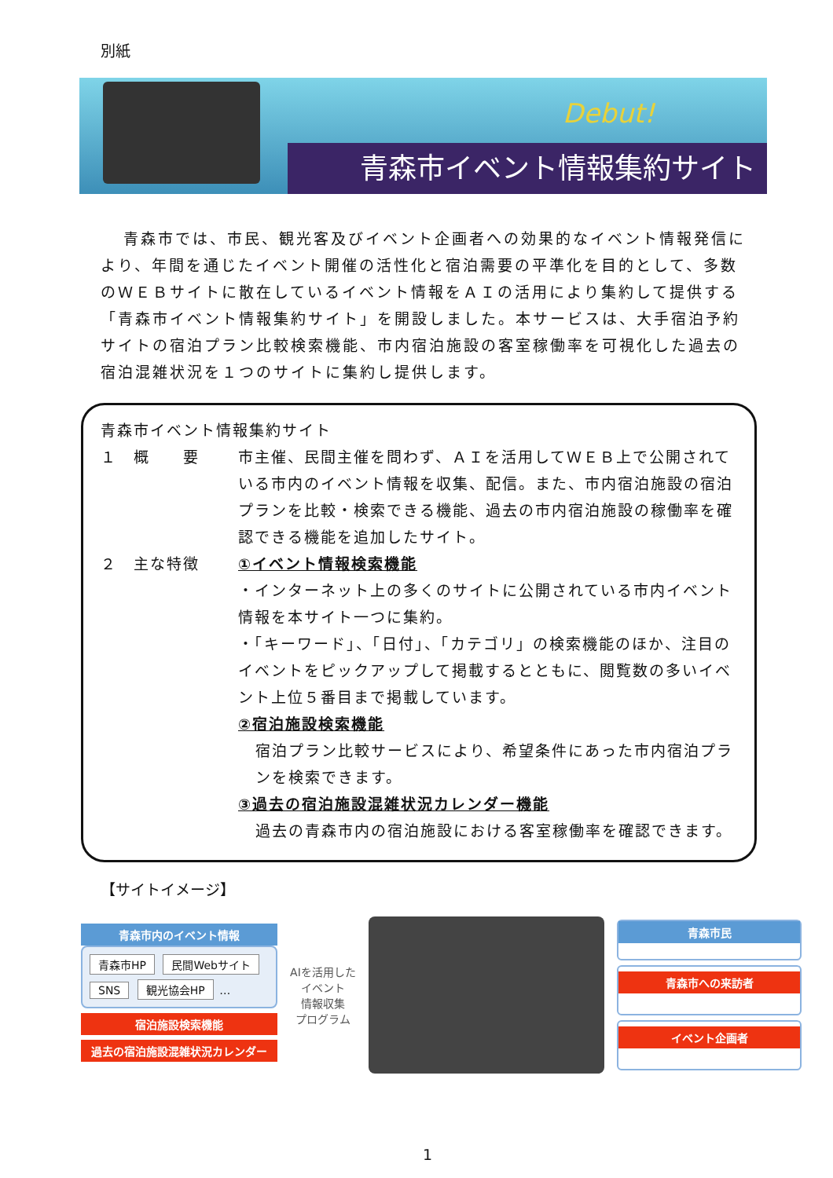別紙
Debut!
青森市イベント情報集約サイト
青森市では、市民、観光客及びイベント企画者への効果的なイベント情報発信により、年間を通じたイベント開催の活性化と宿泊需要の平準化を目的として、多数のＷＥＢサイトに散在しているイベント情報をＡＩの活用により集約して提供する「青森市イベント情報集約サイト」を開設しました。本サービスは、大手宿泊予約サイトの宿泊プラン比較検索機能、市内宿泊施設の客室稼働率を可視化した過去の宿泊混雑状況を１つのサイトに集約し提供します。
青森市イベント情報集約サイト
１　概　　要 市主催、民間主催を問わず、ＡＩを活用してＷＥＢ上で公開されている市内のイベント情報を収集、配信。また、市内宿泊施設の宿泊プランを比較・検索できる機能、過去の市内宿泊施設の稼働率を確認できる機能を追加したサイト。
２　主な特徴 ①イベント情報検索機能
・インターネット上の多くのサイトに公開されている市内イベント情報を本サイト一つに集約。
・「キーワード」、「日付」、「カテゴリ」の検索機能のほか、注目のイベントをピックアップして掲載するとともに、閲覧数の多いイベント上位５番目まで掲載しています。
②宿泊施設検索機能
宿泊プラン比較サービスにより、希望条件にあった市内宿泊プランを検索できます。
③過去の宿泊施設混雑状況カレンダー機能
過去の青森市内の宿泊施設における客室稼働率を確認できます。
【サイトイメージ】
青森市内のイベント情報
青森市HP 民間Webサイト SNS 観光協会HP …
宿泊施設検索機能
過去の宿泊施設混雑状況カレンダー
AIを活用した
イベント
情報収集
プログラム
青森市民
青森市への来訪者
イベント企画者
1